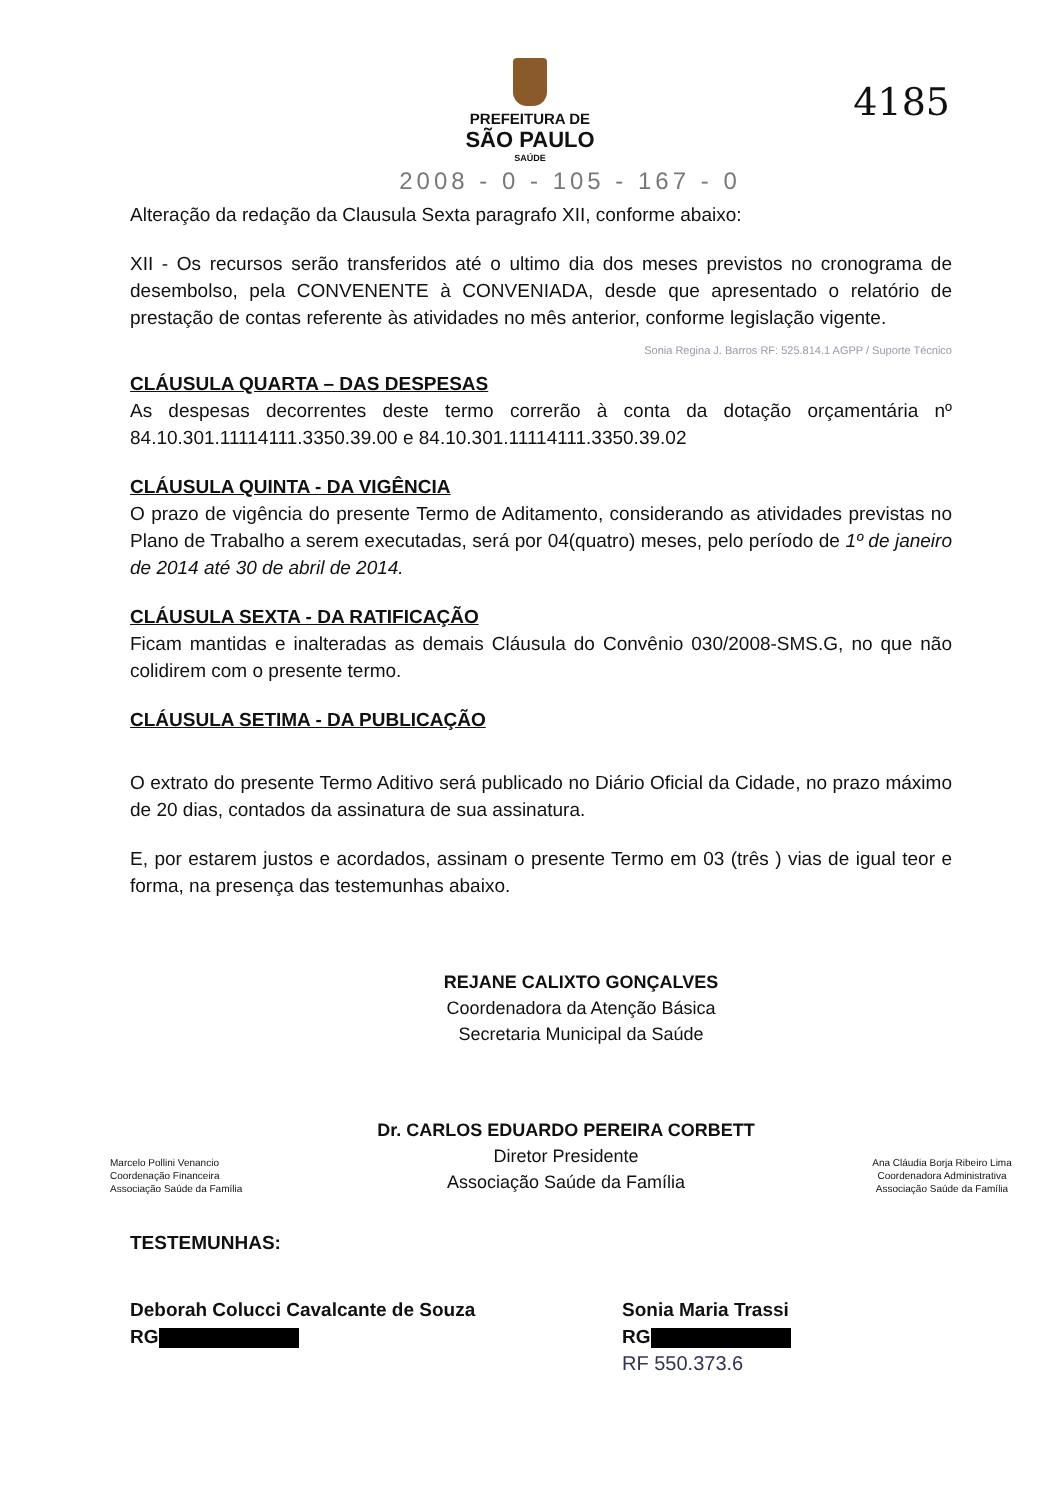4185
PREFEITURA DE
SÃO PAULO
SAÚDE
2008 - 0 - 105 - 167 - 0
Alteração da redação da Clausula Sexta paragrafo XII, conforme abaixo:
XII - Os recursos serão transferidos até o ultimo dia dos meses previstos no cronograma de desembolso, pela CONVENENTE à CONVENIADA, desde que apresentado o relatório de prestação de contas referente às atividades no mês anterior, conforme legislação vigente.
Sonia Regina J. Barros RF: 525.814.1 AGPP / Suporte Técnico
CLÁUSULA QUARTA – DAS DESPESAS
As despesas decorrentes deste termo correrão à conta da dotação orçamentária nº 84.10.301.11114111.3350.39.00 e 84.10.301.11114111.3350.39.02
CLÁUSULA QUINTA - DA VIGÊNCIA
O prazo de vigência do presente Termo de Aditamento, considerando as atividades previstas no Plano de Trabalho a serem executadas, será por 04(quatro) meses, pelo período de 1º de janeiro de 2014 até 30 de abril de 2014.
CLÁUSULA SEXTA - DA RATIFICAÇÃO
Ficam mantidas e inalteradas as demais Cláusula do Convênio 030/2008-SMS.G, no que não colidirem com o presente termo.
CLÁUSULA SETIMA - DA PUBLICAÇÃO
O extrato do presente Termo Aditivo será publicado no Diário Oficial da Cidade, no prazo máximo de 20 dias, contados da assinatura de sua assinatura.
E, por estarem justos e acordados, assinam o presente Termo em 03 (três ) vias de igual teor e forma, na presença das testemunhas abaixo.
REJANE CALIXTO GONÇALVES
Coordenadora da Atenção Básica
Secretaria Municipal da Saúde
Marcelo Pollini Venancio
Coordenação Financeira
Associação Saúde da Família
Dr. CARLOS EDUARDO PEREIRA CORBETT
Diretor Presidente
Associação Saúde da Família
Ana Cláudia Borja Ribeiro Lima
Coordenadora Administrativa
Associação Saúde da Família
TESTEMUNHAS:
Deborah Colucci Cavalcante de Souza
RG
Sonia Maria Trassi
RG
RF 550.373.6